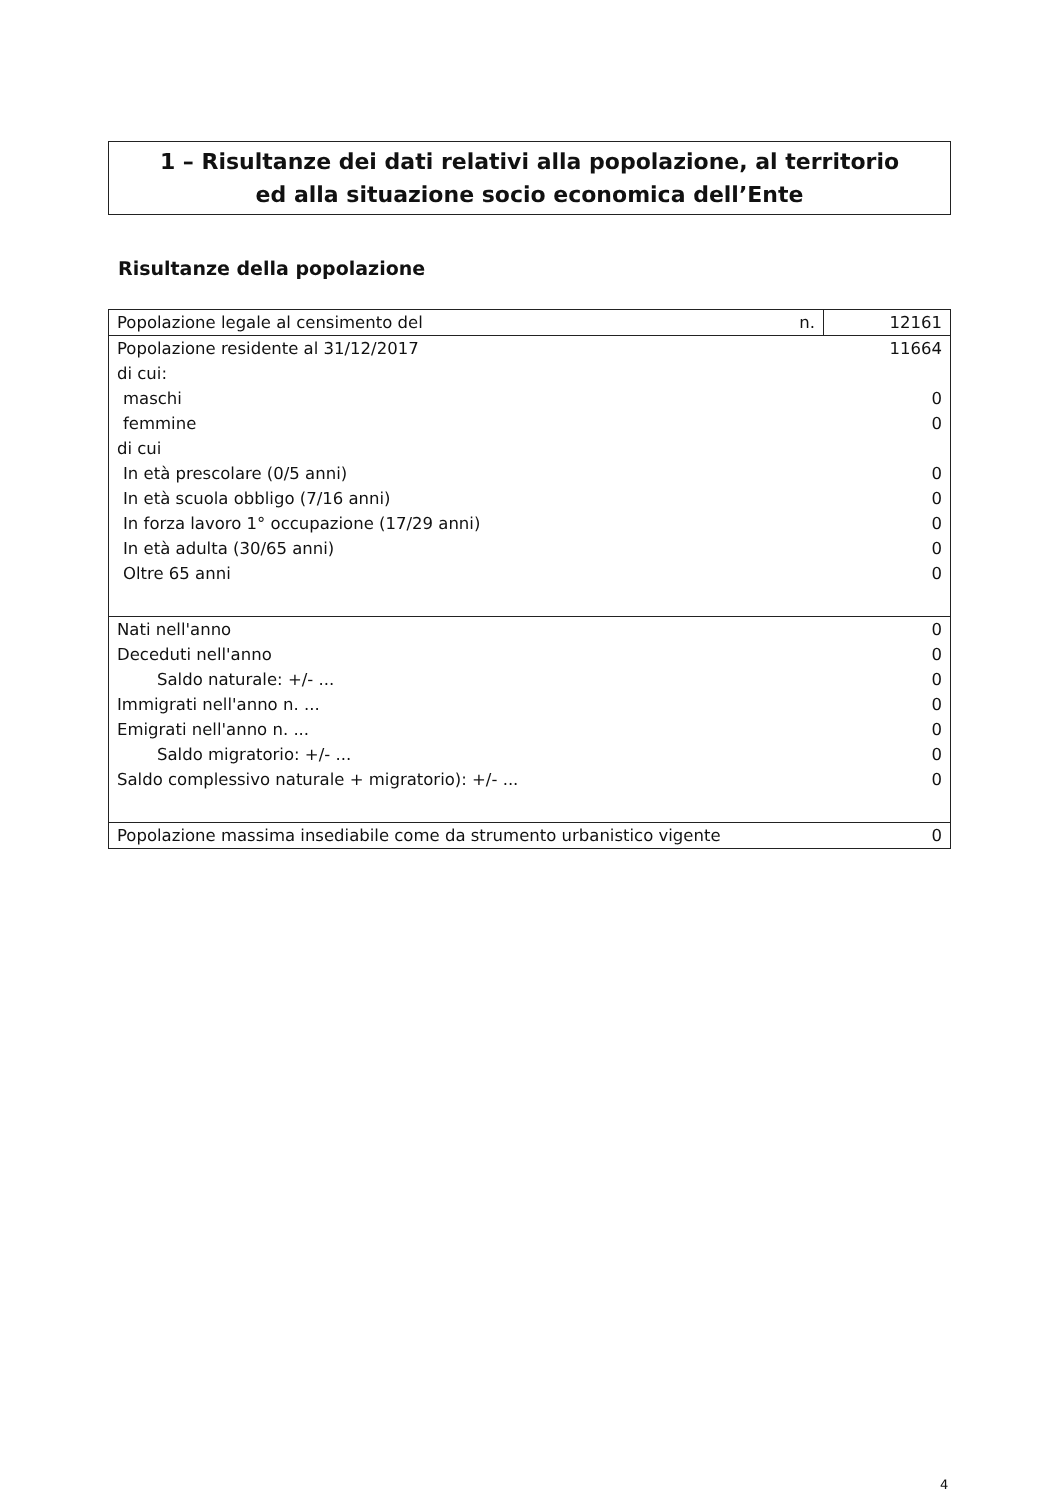1 – Risultanze dei dati relativi alla popolazione, al territorio
ed alla situazione socio economica dell’Ente
Risultanze della popolazione
| Popolazione legale al censimento del | n. | 12161 |
| Popolazione residente al 31/12/2017 | 11664 |
| di cui: | |
| maschi | 0 |
| femmine | 0 |
| di cui | |
| In età prescolare (0/5 anni) | 0 |
| In età scuola obbligo (7/16 anni) | 0 |
| In forza lavoro 1° occupazione (17/29 anni) | 0 |
| In età adulta (30/65 anni) | 0 |
| Oltre 65 anni | 0 |
| Nati nell'anno | 0 |
| Deceduti nell'anno | 0 |
| Saldo naturale: +/- ... | 0 |
| Immigrati nell'anno n. ... | 0 |
| Emigrati nell'anno n. ... | 0 |
| Saldo migratorio: +/- ... | 0 |
| Saldo complessivo naturale + migratorio): +/- ... | 0 |
| Popolazione massima insediabile come da strumento urbanistico vigente | 0 |
4